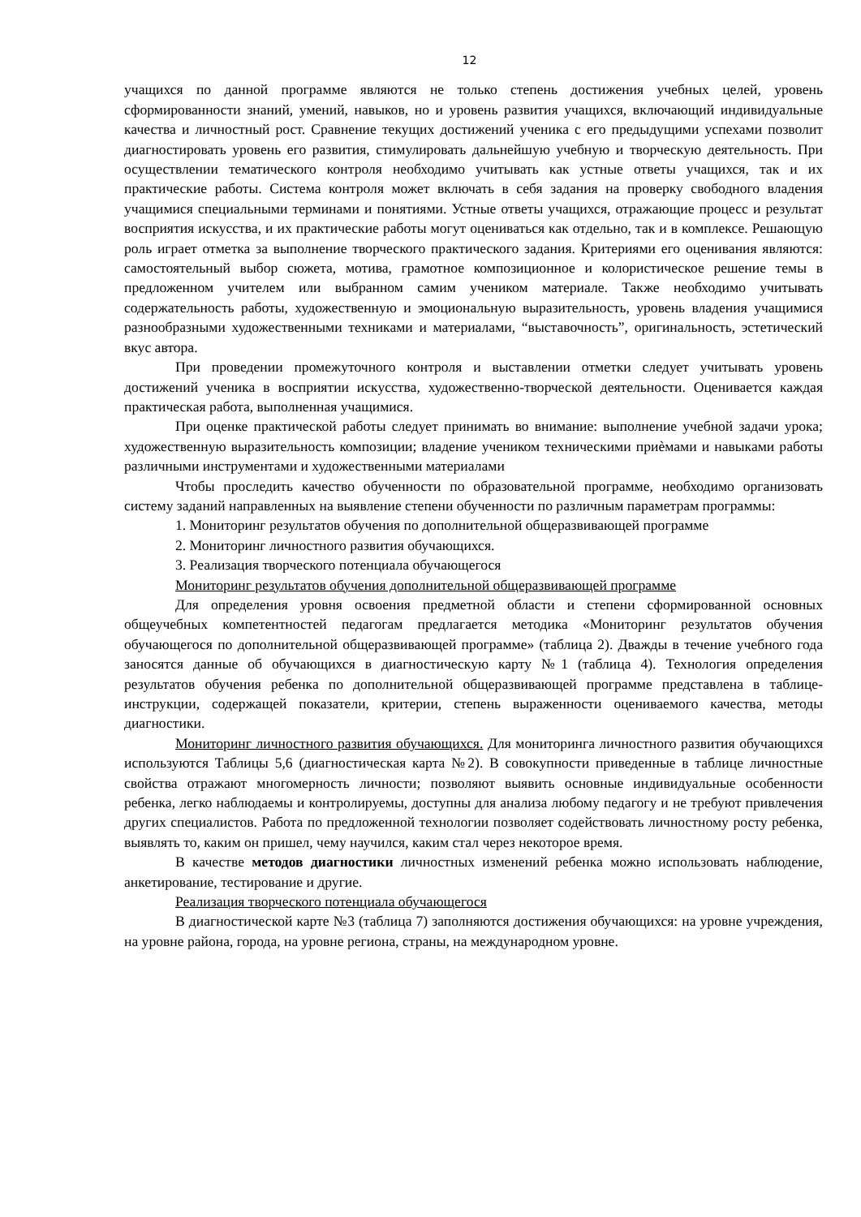12
учащихся по данной программе являются не только степень достижения учебных целей, уровень сформированности знаний, умений, навыков, но и уровень развития учащихся, включающий индивидуальные качества и личностный рост. Сравнение текущих достижений ученика с его предыдущими успехами позволит диагностировать уровень его развития, стимулировать дальнейшую учебную и творческую деятельность. При осуществлении тематического контроля необходимо учитывать как устные ответы учащихся, так и их практические работы. Система контроля может включать в себя задания на проверку свободного владения учащимися специальными терминами и понятиями. Устные ответы учащихся, отражающие процесс и результат восприятия искусства, и их практические работы могут оцениваться как отдельно, так и в комплексе. Решающую роль играет отметка за выполнение творческого практического задания. Критериями его оценивания являются: самостоятельный выбор сюжета, мотива, грамотное композиционное и колористическое решение темы в предложенном учителем или выбранном самим учеником материале. Также необходимо учитывать содержательность работы, художественную и эмоциональную выразительность, уровень владения учащимися разнообразными художественными техниками и материалами, “выставочность”, оригинальность, эстетический вкус автора.
При проведении промежуточного контроля и выставлении отметки следует учитывать уровень достижений ученика в восприятии искусства, художественно-творческой деятельности. Оценивается каждая практическая работа, выполненная учащимися.
При оценке практической работы следует принимать во внимание: выполнение учебной задачи урока; художественную выразительность композиции; владение учеником техническими приѐмами и навыками работы различными инструментами и художественными материалами
Чтобы проследить качество обученности по образовательной программе, необходимо организовать систему заданий направленных на выявление степени обученности по различным параметрам программы:
1. Мониторинг результатов обучения по дополнительной общеразвивающей программе
2. Мониторинг личностного развития обучающихся.
3. Реализация творческого потенциала обучающегося
Мониторинг результатов обучения дополнительной общеразвивающей программе
Для определения уровня освоения предметной области и степени сформированной основных общеучебных компетентностей педагогам предлагается методика «Мониторинг результатов обучения обучающегося по дополнительной общеразвивающей программе» (таблица 2). Дважды в течение учебного года заносятся данные об обучающихся в диагностическую карту №1 (таблица 4). Технология определения результатов обучения ребенка по дополнительной общеразвивающей программе представлена в таблице-инструкции, содержащей показатели, критерии, степень выраженности оцениваемого качества, методы диагностики.
Мониторинг личностного развития обучающихся. Для мониторинга личностного развития обучающихся используются Таблицы 5,6 (диагностическая карта №2). В совокупности приведенные в таблице личностные свойства отражают многомерность личности; позволяют выявить основные индивидуальные особенности ребенка, легко наблюдаемы и контролируемы, доступны для анализа любому педагогу и не требуют привлечения других специалистов. Работа по предложенной технологии позволяет содействовать личностному росту ребенка, выявлять то, каким он пришел, чему научился, каким стал через некоторое время.
В качестве методов диагностики личностных изменений ребенка можно использовать наблюдение, анкетирование, тестирование и другие.
Реализация творческого потенциала обучающегося
В диагностической карте №3 (таблица 7) заполняются достижения обучающихся: на уровне учреждения, на уровне района, города, на уровне региона, страны, на международном уровне.